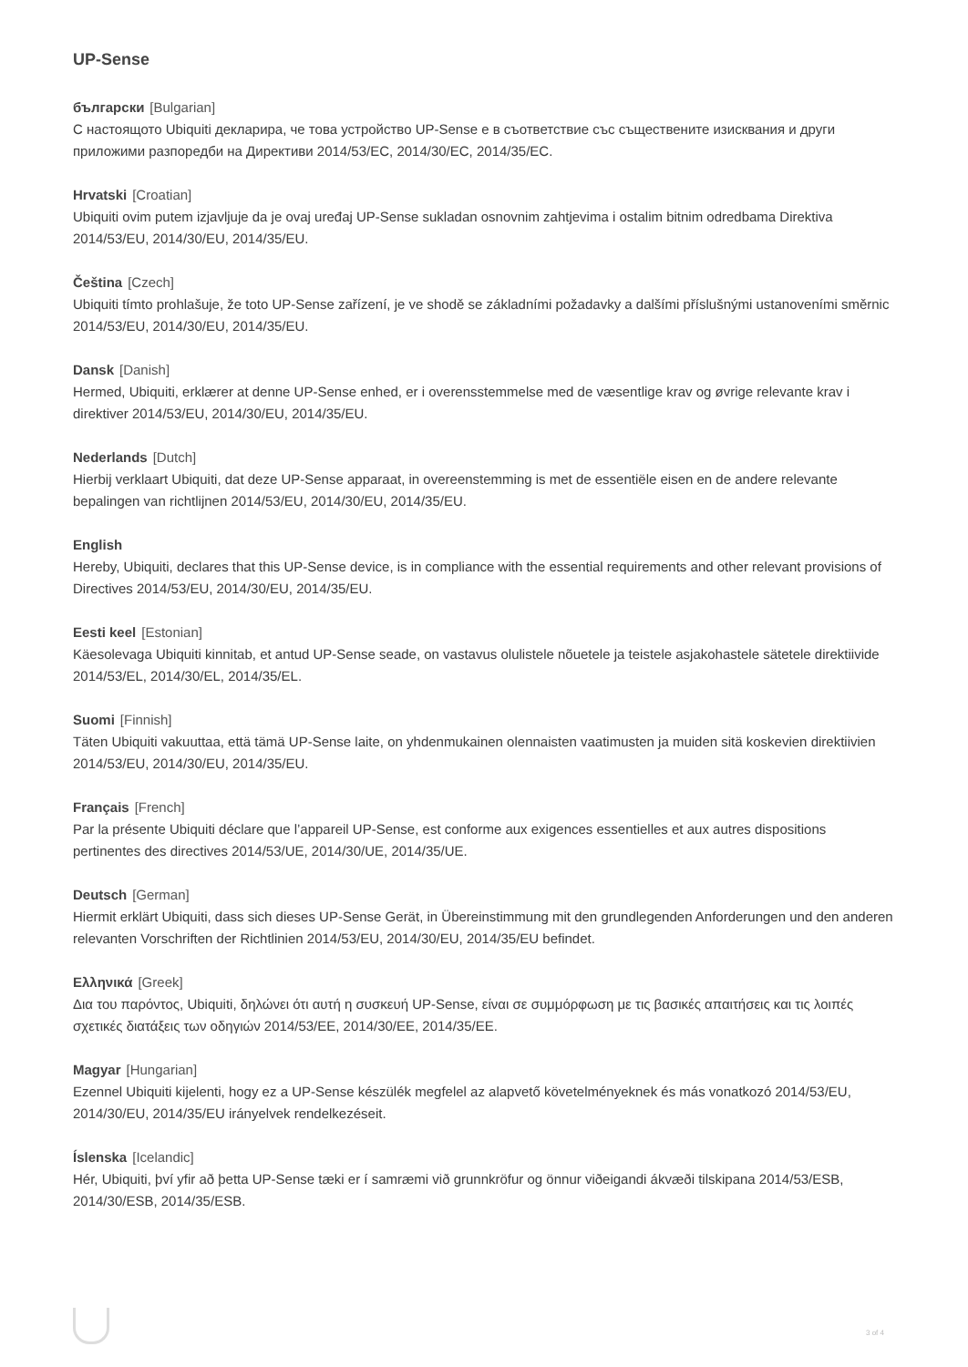UP-Sense
български [Bulgarian]
С настоящото Ubiquiti декларира, че това устройство UP-Sense е в съответствие със съществените изисквания и други приложими разпоредби на Директиви 2014/53/EC, 2014/30/ЕС, 2014/35/ЕС.
Hrvatski [Croatian]
Ubiquiti ovim putem izjavljuje da je ovaj uređaj UP-Sense sukladan osnovnim zahtjevima i ostalim bitnim odredbama Direktiva 2014/53/EU, 2014/30/EU, 2014/35/EU.
Čeština [Czech]
Ubiquiti tímto prohlašuje, že toto UP-Sense zařízení, je ve shodě se základními požadavky a dalšími příslušnými ustanoveními směrnic 2014/53/EU, 2014/30/EU, 2014/35/EU.
Dansk [Danish]
Hermed, Ubiquiti, erklærer at denne UP-Sense enhed, er i overensstemmelse med de væsentlige krav og øvrige relevante krav i direktiver 2014/53/EU, 2014/30/EU, 2014/35/EU.
Nederlands [Dutch]
Hierbij verklaart Ubiquiti, dat deze UP-Sense apparaat, in overeenstemming is met de essentiële eisen en de andere relevante bepalingen van richtlijnen 2014/53/EU, 2014/30/EU, 2014/35/EU.
English
Hereby, Ubiquiti, declares that this UP-Sense device, is in compliance with the essential requirements and other relevant provisions of Directives 2014/53/EU, 2014/30/EU, 2014/35/EU.
Eesti keel [Estonian]
Käesolevaga Ubiquiti kinnitab, et antud UP-Sense seade, on vastavus olulistele nõuetele ja teistele asjakohastele sätetele direktiivide 2014/53/EL, 2014/30/EL, 2014/35/EL.
Suomi [Finnish]
Täten Ubiquiti vakuuttaa, että tämä UP-Sense laite, on yhdenmukainen olennaisten vaatimusten ja muiden sitä koskevien direktiivien 2014/53/EU, 2014/30/EU, 2014/35/EU.
Français [French]
Par la présente Ubiquiti déclare que l’appareil UP-Sense, est conforme aux exigences essentielles et aux autres dispositions pertinentes des directives 2014/53/UE, 2014/30/UE, 2014/35/UE.
Deutsch [German]
Hiermit erklärt Ubiquiti, dass sich dieses UP-Sense Gerät, in Übereinstimmung mit den grundlegenden Anforderungen und den anderen relevanten Vorschriften der Richtlinien 2014/53/EU, 2014/30/EU, 2014/35/EU befindet.
Ελληνικά [Greek]
Δια του παρόντος, Ubiquiti, δηλώνει ότι αυτή η συσκευή UP-Sense, είναι σε συμμόρφωση με τις βασικές απαιτήσεις και τις λοιπές σχετικές διατάξεις των οδηγιών 2014/53/EE, 2014/30/EE, 2014/35/EE.
Magyar [Hungarian]
Ezennel Ubiquiti kijelenti, hogy ez a UP-Sense készülék megfelel az alapvető követelményeknek és más vonatkozó 2014/53/EU, 2014/30/EU, 2014/35/EU irányelvek rendelkezéseit.
Íslenska [Icelandic]
Hér, Ubiquiti, því yfir að þetta UP-Sense tæki er í samræmi við grunnkröfur og önnur viðeigandi ákvæði tilskipana 2014/53/ESB, 2014/30/ESB, 2014/35/ESB.
3 of 4